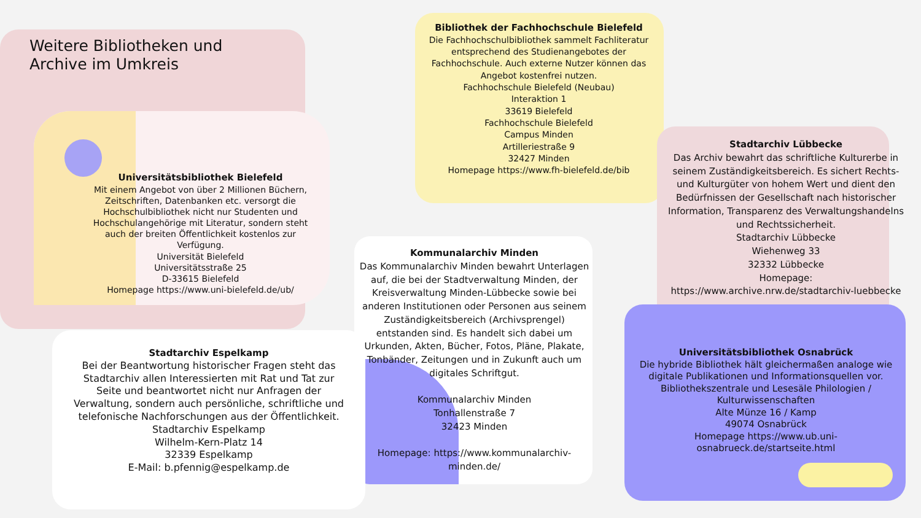Weitere Bibliotheken und
Archive im Umkreis
Universitätsbibliothek Bielefeld
Mit einem Angebot von über 2 Millionen Büchern, Zeitschriften, Datenbanken etc. versorgt die Hochschulbibliothek nicht nur Studenten und Hochschulangehörige mit Literatur, sondern steht auch der breiten Öffentlichkeit kostenlos zur Verfügung.
Universität Bielefeld
Universitätsstraße 25
D-33615 Bielefeld
Homepage https://www.uni-bielefeld.de/ub/
Bibliothek der Fachhochschule Bielefeld
Die Fachhochschulbibliothek sammelt Fachliteratur entsprechend des Studienangebotes der Fachhochschule. Auch externe Nutzer können das Angebot kostenfrei nutzen.
Fachhochschule Bielefeld (Neubau)
Interaktion 1
33619 Bielefeld
Fachhochschule Bielefeld
Campus Minden
Artilleriestraße 9
32427 Minden
Homepage https://www.fh-bielefeld.de/bib
Stadtarchiv Lübbecke
Das Archiv bewahrt das schriftliche Kulturerbe in seinem Zuständigkeitsbereich. Es sichert Rechts- und Kulturgüter von hohem Wert und dient den Bedürfnissen der Gesellschaft nach historischer Information, Transparenz des Verwaltungshandelns und Rechtssicherheit.
Stadtarchiv Lübbecke
Wiehenweg 33
32332 Lübbecke
Homepage:
https://www.archive.nrw.de/stadtarchiv-luebbecke
Kommunalarchiv Minden
Das Kommunalarchiv Minden bewahrt Unterlagen auf, die bei der Stadtverwaltung Minden, der Kreisverwaltung Minden-Lübbecke sowie bei anderen Institutionen oder Personen aus seinem Zuständigkeitsbereich (Archivsprengel) entstanden sind. Es handelt sich dabei um Urkunden, Akten, Bücher, Fotos, Pläne, Plakate, Tonbänder, Zeitungen und in Zukunft auch um digitales Schriftgut.
Kommunalarchiv Minden
Tonhallenstraße 7
32423 Minden
Homepage: https://www.kommunalarchiv-minden.de/
Universitätsbibliothek Osnabrück
Die hybride Bibliothek hält gleichermaßen analoge wie digitale Publikationen und Informationsquellen vor.
Bibliothekszentrale und Lesesäle Philologien / Kulturwissenschaften
Alte Münze 16 / Kamp
49074 Osnabrück
Homepage https://www.ub.uni-osnabrueck.de/startseite.html
Stadtarchiv Espelkamp
Bei der Beantwortung historischer Fragen steht das Stadtarchiv allen Interessierten mit Rat und Tat zur Seite und beantwortet nicht nur Anfragen der Verwaltung, sondern auch persönliche, schriftliche und telefonische Nachforschungen aus der Öffentlichkeit.
Stadtarchiv Espelkamp
Wilhelm-Kern-Platz 14
32339 Espelkamp
E-Mail: b.pfennig@espelkamp.de